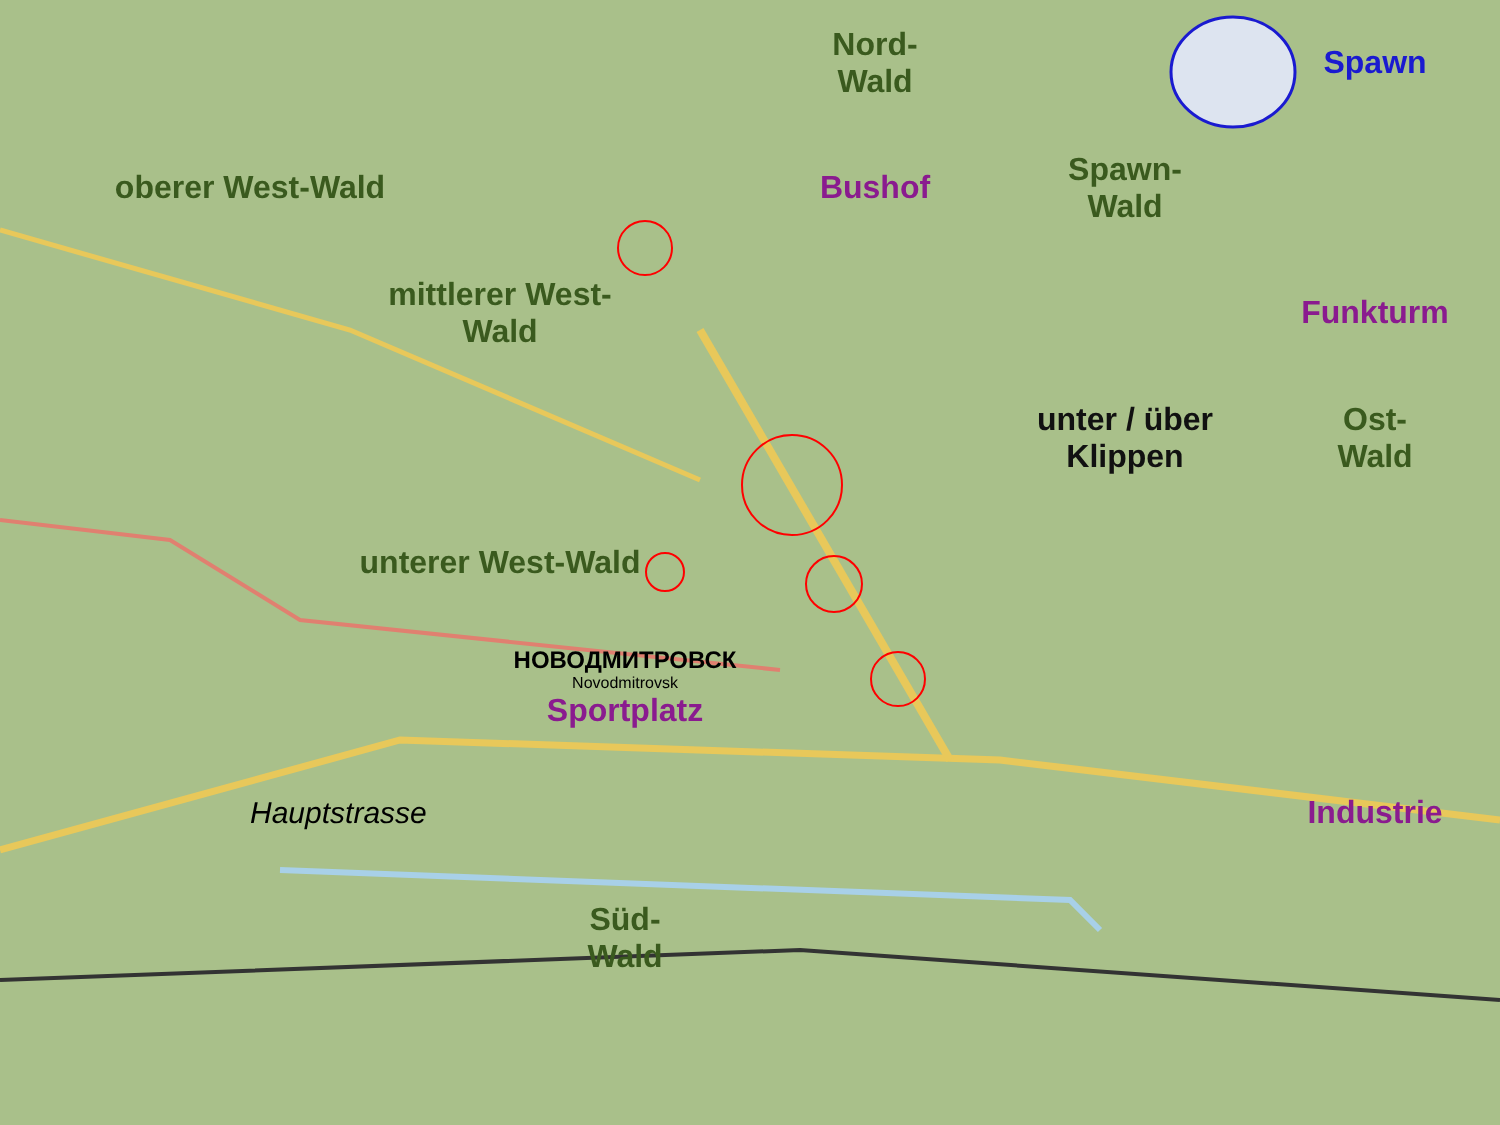Nord-
Wald
Spawn
oberer West-Wald
Bushof
Spawn-
Wald
mittlerer West-
Wald
Funkturm
unter / über
Klippen
Ost-
Wald
unterer West-Wald
НОВОДМИТРОВСК
Novodmitrovsk
Sportplatz
Hauptstrasse
Industrie
Süd-
Wald